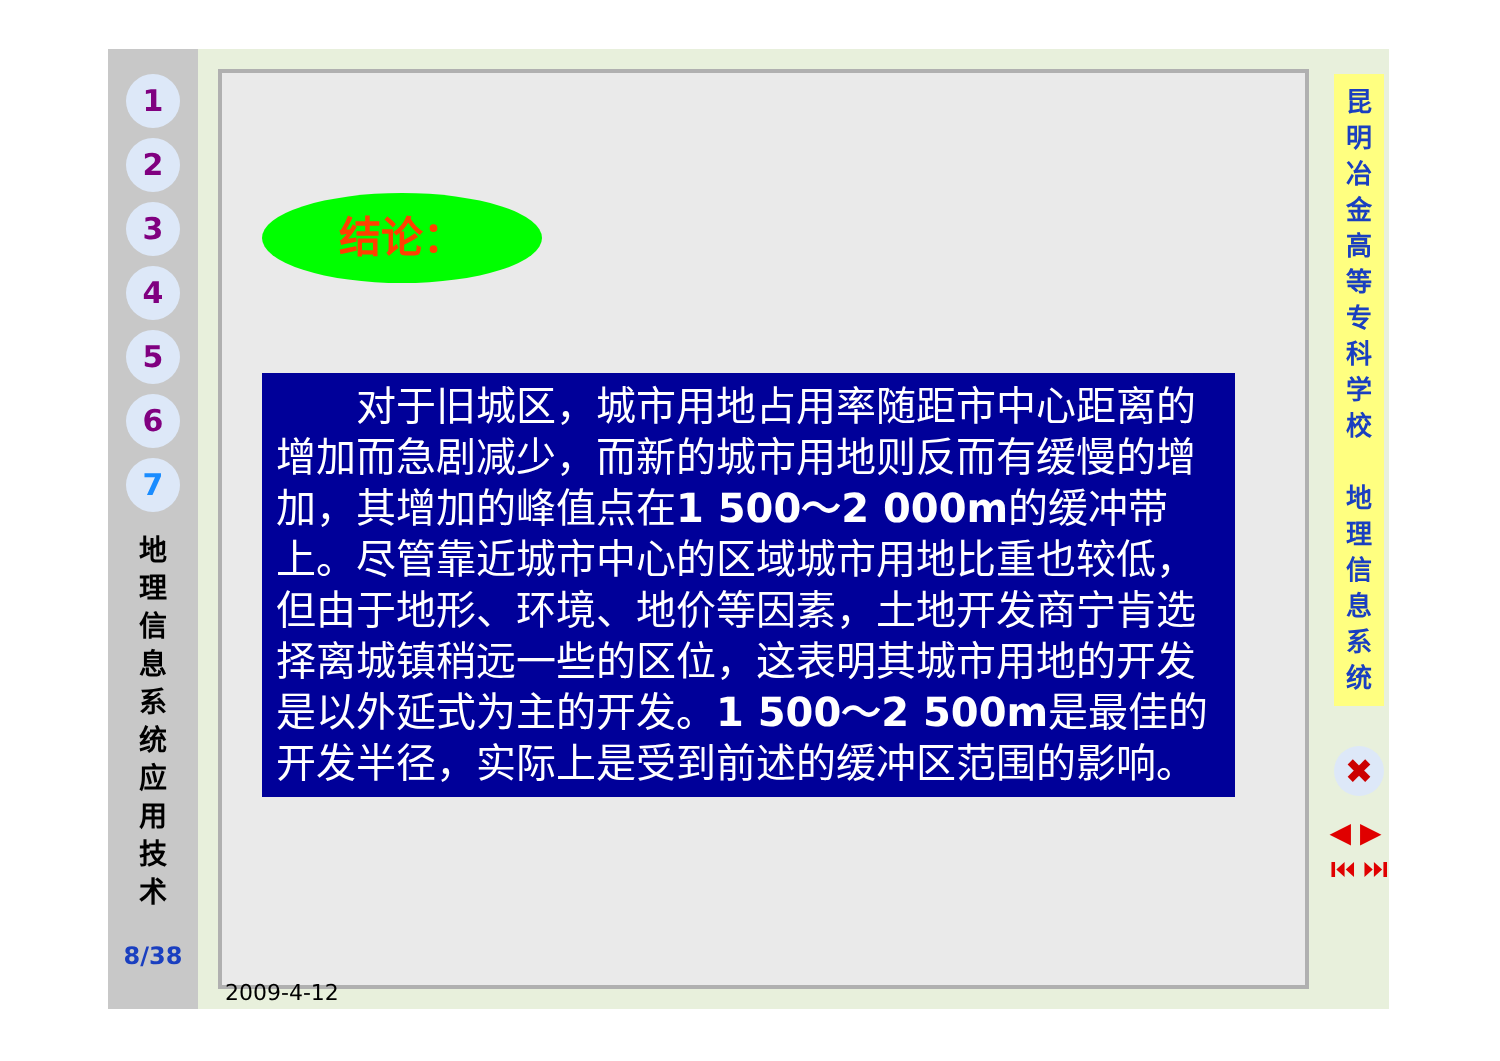1
2
3
4
5
6
7
地 理 信 息 系 统 应 用 技 术
8/38
结论：
　　对于旧城区，城市用地占用率随距市中心距离的增加而急剧减少，而新的城市用地则反而有缓慢的增加，其增加的峰值点在1 500～2 000m的缓冲带上。尽管靠近城市中心的区域城市用地比重也较低，但由于地形、环境、地价等因素，土地开发商宁肯选择离城镇稍远一些的区位，这表明其城市用地的开发是以外延式为主的开发。1 500～2 500m是最佳的开发半径，实际上是受到前述的缓冲区范围的影响。
昆 明 冶 金 高 等 专 科 学 校
地 理 信 息 系 统
✖
◀ ▶
⏮ ⏭
2009-4-12